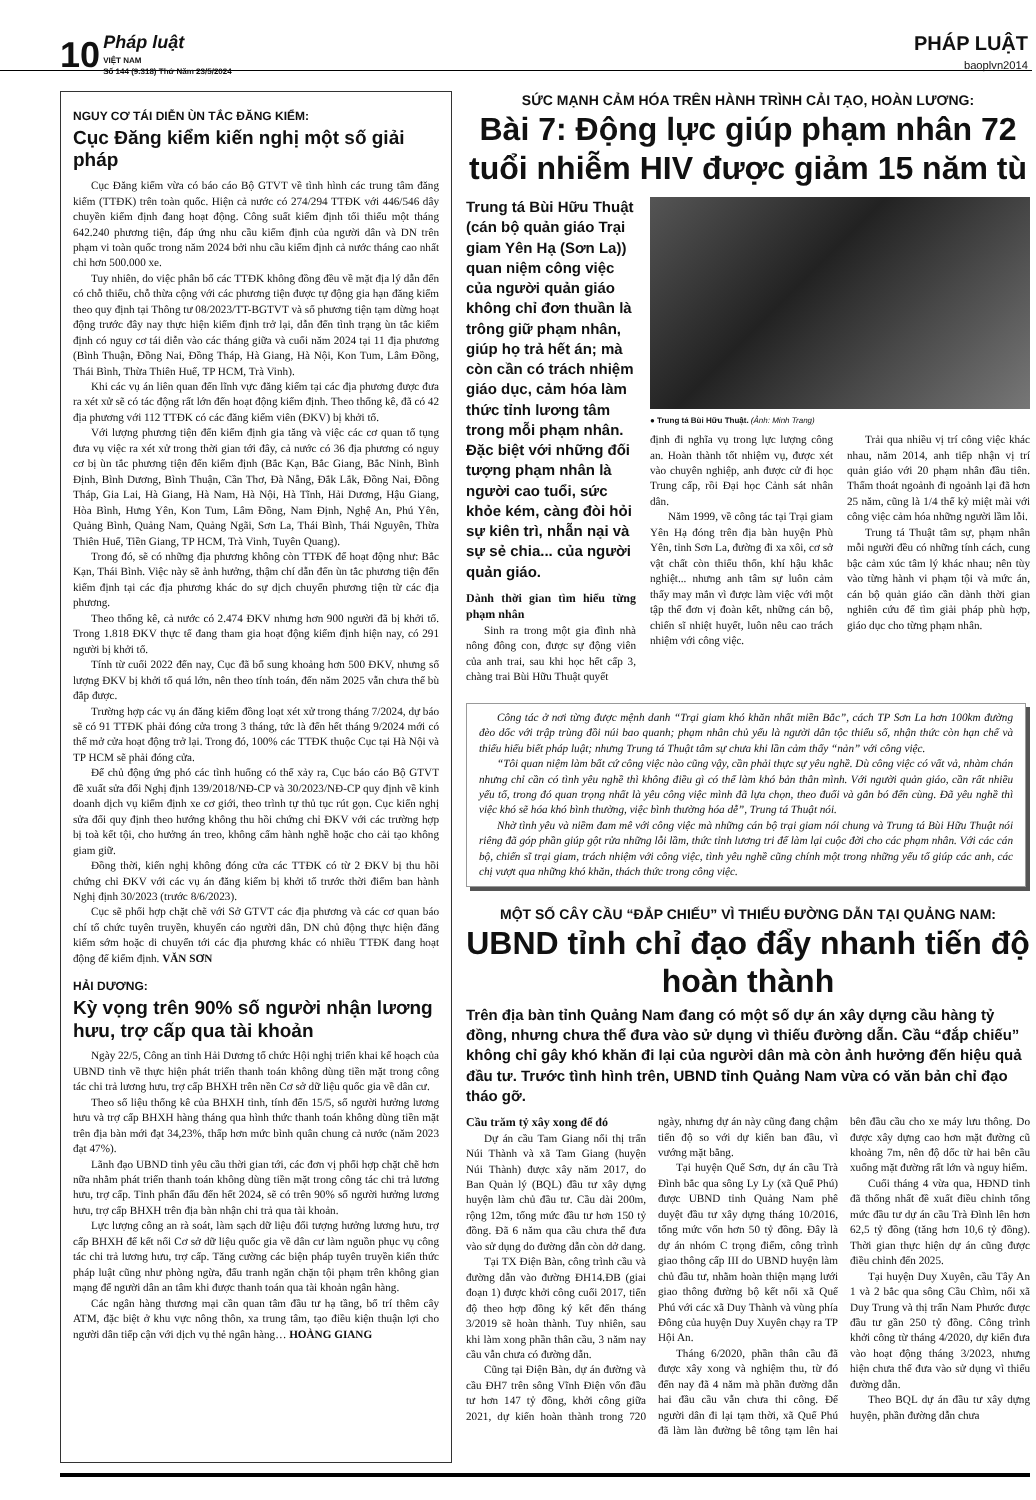10 Pháp luật VIỆT NAM Số 144 (9.318) Thứ Năm 23/5/2024
PHÁP LUẬT
baoplvn2014
NGUY CƠ TÁI DIỄN ÙN TẮC ĐĂNG KIỂM:
Cục Đăng kiểm kiến nghị một số giải pháp
Cục Đăng kiểm vừa có báo cáo Bộ GTVT về tình hình các trung tâm đăng kiểm (TTĐK) trên toàn quốc. Hiện cả nước có 274/294 TTĐK với 446/546 dây chuyền kiểm định đang hoạt động. Công suất kiểm định tối thiểu một tháng 642.240 phương tiện, đáp ứng nhu cầu kiểm định của người dân và DN trên phạm vi toàn quốc trong năm 2024 bởi nhu cầu kiểm định cả nước tháng cao nhất chỉ hơn 500.000 xe.
Tuy nhiên, do việc phân bố các TTĐK không đồng đều về mặt địa lý dẫn đến có chỗ thiếu, chỗ thừa cộng với các phương tiện được tự động gia hạn đăng kiểm theo quy định tại Thông tư 08/2023/TT-BGTVT và số phương tiện tạm dừng hoạt động trước đây nay thực hiện kiểm định trở lại, dẫn đến tình trạng ùn tắc kiểm định có nguy cơ tái diễn vào các tháng giữa và cuối năm 2024 tại 11 địa phương (Bình Thuận, Đồng Nai, Đồng Tháp, Hà Giang, Hà Nội, Kon Tum, Lâm Đồng, Thái Bình, Thừa Thiên Huế, TP HCM, Trà Vinh).
Khi các vụ án liên quan đến lĩnh vực đăng kiểm tại các địa phương được đưa ra xét xử sẽ có tác động rất lớn đến hoạt động kiểm định. Theo thống kê, đã có 42 địa phương với 112 TTĐK có các đăng kiểm viên (ĐKV) bị khởi tố.
Với lượng phương tiện đến kiểm định gia tăng và việc các cơ quan tố tụng đưa vụ việc ra xét xử trong thời gian tới đây, cả nước có 36 địa phương có nguy cơ bị ùn tắc phương tiện đến kiểm định (Bắc Kạn, Bắc Giang, Bắc Ninh, Bình Định, Bình Dương, Bình Thuận, Cần Thơ, Đà Nẵng, Đắk Lắk, Đồng Nai, Đồng Tháp, Gia Lai, Hà Giang, Hà Nam, Hà Nội, Hà Tĩnh, Hải Dương, Hậu Giang, Hòa Bình, Hưng Yên, Kon Tum, Lâm Đồng, Nam Định, Nghệ An, Phú Yên, Quảng Bình, Quảng Nam, Quảng Ngãi, Sơn La, Thái Bình, Thái Nguyên, Thừa Thiên Huế, Tiền Giang, TP HCM, Trà Vinh, Tuyên Quang).
Trong đó, sẽ có những địa phương không còn TTĐK để hoạt động như: Bắc Kạn, Thái Bình. Việc này sẽ ảnh hưởng, thậm chí dẫn đến ùn tắc phương tiện đến kiểm định tại các địa phương khác do sự dịch chuyển phương tiện từ các địa phương.
Theo thống kê, cả nước có 2.474 ĐKV nhưng hơn 900 người đã bị khởi tố. Trong 1.818 ĐKV thực tế đang tham gia hoạt động kiểm định hiện nay, có 291 người bị khởi tố.
Tính từ cuối 2022 đến nay, Cục đã bổ sung khoảng hơn 500 ĐKV, nhưng số lượng ĐKV bị khởi tố quá lớn, nên theo tính toán, đến năm 2025 vẫn chưa thể bù đắp được.
Trường hợp các vụ án đăng kiểm đồng loạt xét xử trong tháng 7/2024, dự báo sẽ có 91 TTĐK phải đóng cửa trong 3 tháng, tức là đến hết tháng 9/2024 mới có thể mở cửa hoạt động trở lại. Trong đó, 100% các TTĐK thuộc Cục tại Hà Nội và TP HCM sẽ phải đóng cửa.
Để chủ động ứng phó các tình huống có thể xảy ra, Cục báo cáo Bộ GTVT đề xuất sửa đổi Nghị định 139/2018/NĐ-CP và 30/2023/NĐ-CP quy định về kinh doanh dịch vụ kiểm định xe cơ giới, theo trình tự thủ tục rút gọn. Cục kiến nghị sửa đổi quy định theo hướng không thu hồi chứng chỉ ĐKV với các trường hợp bị toà kết tội, cho hưởng án treo, không cấm hành nghề hoặc cho cải tạo không giam giữ.
Đồng thời, kiến nghị không đóng cửa các TTĐK có từ 2 ĐKV bị thu hồi chứng chỉ ĐKV với các vụ án đăng kiểm bị khởi tố trước thời điểm ban hành Nghị định 30/2023 (trước 8/6/2023).
Cục sẽ phối hợp chặt chẽ với Sở GTVT các địa phương và các cơ quan báo chí tổ chức tuyên truyền, khuyến cáo người dân, DN chủ động thực hiện đăng kiểm sớm hoặc di chuyển tới các địa phương khác có nhiều TTĐK đang hoạt động để kiểm định. VĂN SƠN
HẢI DƯƠNG:
Kỳ vọng trên 90% số người nhận lương hưu, trợ cấp qua tài khoản
Ngày 22/5, Công an tỉnh Hải Dương tổ chức Hội nghị triển khai kế hoạch của UBND tỉnh về thực hiện phát triển thanh toán không dùng tiền mặt trong công tác chi trả lương hưu, trợ cấp BHXH trên nền Cơ sở dữ liệu quốc gia về dân cư.
Theo số liệu thống kê của BHXH tỉnh, tính đến 15/5, số người hưởng lương hưu và trợ cấp BHXH hàng tháng qua hình thức thanh toán không dùng tiền mặt trên địa bàn mới đạt 34,23%, thấp hơn mức bình quân chung cả nước (năm 2023 đạt 47%).
Lãnh đạo UBND tỉnh yêu cầu thời gian tới, các đơn vị phối hợp chặt chẽ hơn nữa nhằm phát triển thanh toán không dùng tiền mặt trong công tác chi trả lương hưu, trợ cấp. Tỉnh phấn đấu đến hết 2024, sẽ có trên 90% số người hưởng lương hưu, trợ cấp BHXH trên địa bàn nhận chi trả qua tài khoản.
Lực lượng công an rà soát, làm sạch dữ liệu đối tượng hưởng lương hưu, trợ cấp BHXH để kết nối Cơ sở dữ liệu quốc gia về dân cư làm nguồn phục vụ công tác chi trả lương hưu, trợ cấp. Tăng cường các biện pháp tuyên truyền kiến thức pháp luật cũng như phòng ngừa, đấu tranh ngăn chặn tội phạm trên không gian mạng để người dân an tâm khi được thanh toán qua tài khoản ngân hàng.
Các ngân hàng thương mại cần quan tâm đầu tư hạ tầng, bố trí thêm cây ATM, đặc biệt ở khu vực nông thôn, xa trung tâm, tạo điều kiện thuận lợi cho người dân tiếp cận với dịch vụ thẻ ngân hàng… HOÀNG GIANG
SỨC MẠNH CẢM HÓA TRÊN HÀNH TRÌNH CẢI TẠO, HOÀN LƯƠNG:
Bài 7: Động lực giúp phạm nhân 72 tuổi nhiễm HIV được giảm 15 năm tù
Trung tá Bùi Hữu Thuật (cán bộ quản giáo Trại giam Yên Hạ (Sơn La)) quan niệm công việc của người quản giáo không chỉ đơn thuần là trông giữ phạm nhân, giúp họ trả hết án; mà còn cần có trách nhiệm giáo dục, cảm hóa làm thức tỉnh lương tâm trong mỗi phạm nhân. Đặc biệt với những đối tượng phạm nhân là người cao tuổi, sức khỏe kém, càng đòi hỏi sự kiên trì, nhẫn nại và sự sẻ chia... của người quản giáo.
Dành thời gian tìm hiểu từng phạm nhân
Sinh ra trong một gia đình nhà nông đông con, được sự động viên của anh trai, sau khi học hết cấp 3, chàng trai Bùi Hữu Thuật quyết
● Trung tá Bùi Hữu Thuật. (Ảnh: Minh Trang)
định đi nghĩa vụ trong lực lượng công an. Hoàn thành tốt nhiệm vụ, được xét vào chuyên nghiệp, anh được cử đi học Trung cấp, rồi Đại học Cảnh sát nhân dân.
Năm 1999, về công tác tại Trại giam Yên Hạ đóng trên địa bàn huyện Phù Yên, tỉnh Sơn La, đường đi xa xôi, cơ sở vật chất còn thiếu thốn, khí hậu khắc nghiệt... nhưng anh tâm sự luôn cảm thấy may mắn vì được làm việc với một tập thể đơn vị đoàn kết, những cán bộ, chiến sĩ nhiệt huyết, luôn nêu cao trách nhiệm với công việc.
Trải qua nhiều vị trí công việc khác nhau, năm 2014, anh tiếp nhận vị trí quản giáo với 20 phạm nhân đầu tiên. Thấm thoát ngoảnh đi ngoảnh lại đã hơn 25 năm, cũng là 1/4 thế kỷ miệt mài với công việc cảm hóa những người lầm lỗi.
Trung tá Thuật tâm sự, phạm nhân mỗi người đều có những tính cách, cung bậc cảm xúc tâm lý khác nhau; nên tùy vào từng hành vi phạm tội và mức án, cán bộ quản giáo cần dành thời gian nghiên cứu để tìm giải pháp phù hợp, giáo dục cho từng phạm nhân.
Công tác ở nơi từng được mệnh danh “Trại giam khó khăn nhất miền Bắc”, cách TP Sơn La hơn 100km đường đèo dốc với trập trùng đồi núi bao quanh; phạm nhân chủ yếu là người dân tộc thiểu số, nhận thức còn hạn chế và thiếu hiểu biết pháp luật; nhưng Trung tá Thuật tâm sự chưa khi lần cảm thấy “nản” với công việc.
“Tôi quan niệm làm bất cứ công việc nào cũng vậy, cần phải thực sự yêu nghề. Dù công việc có vất vả, nhàm chán nhưng chỉ cần có tình yêu nghề thì không điều gì có thể làm khó bản thân mình. Với người quản giáo, cần rất nhiều yếu tố, trong đó quan trọng nhất là yêu công việc mình đã lựa chọn, theo đuổi và gắn bó đến cùng. Đã yêu nghề thì việc khó sẽ hóa khó bình thường, việc bình thường hóa dễ”, Trung tá Thuật nói.
Nhờ tình yêu và niềm đam mê với công việc mà những cán bộ trại giam nói chung và Trung tá Bùi Hữu Thuật nói riêng đã góp phần giúp gột rửa những lỗi lầm, thức tỉnh lương tri để làm lại cuộc đời cho các phạm nhân. Với các cán bộ, chiến sĩ trại giam, trách nhiệm với công việc, tình yêu nghề cũng chính một trong những yếu tố giúp các anh, các chị vượt qua những khó khăn, thách thức trong công việc.
MỘT SỐ CÂY CẦU “ĐẮP CHIẾU” VÌ THIẾU ĐƯỜNG DẪN TẠI QUẢNG NAM:
UBND tỉnh chỉ đạo đẩy nhanh tiến độ hoàn thành
Trên địa bàn tỉnh Quảng Nam đang có một số dự án xây dựng cầu hàng tỷ đồng, nhưng chưa thể đưa vào sử dụng vì thiếu đường dẫn. Cầu “đắp chiếu” không chỉ gây khó khăn đi lại của người dân mà còn ảnh hưởng đến hiệu quả đầu tư. Trước tình hình trên, UBND tỉnh Quảng Nam vừa có văn bản chỉ đạo tháo gỡ.
Cầu trăm tỷ xây xong để đó
Dự án cầu Tam Giang nối thị trấn Núi Thành và xã Tam Giang (huyện Núi Thành) được xây năm 2017, do Ban Quản lý (BQL) đầu tư xây dựng huyện làm chủ đầu tư. Cầu dài 200m, rộng 12m, tổng mức đầu tư hơn 150 tỷ đồng. Đã 6 năm qua cầu chưa thể đưa vào sử dụng do đường dẫn còn dở dang.
Tại TX Điện Bàn, công trình cầu và đường dẫn vào đường ĐH14.ĐB (giai đoạn 1) được khởi công cuối 2017, tiến độ theo hợp đồng ký kết đến tháng 3/2019 sẽ hoàn thành. Tuy nhiên, sau khi làm xong phần thân cầu, 3 năm nay cầu vẫn chưa có đường dẫn.
Cũng tại Điện Bàn, dự án đường và cầu ĐH7 trên sông Vĩnh Điện vốn đầu tư hơn 147 tỷ đồng, khởi công giữa 2021, dự kiến hoàn thành trong 720 ngày, nhưng dự án này cũng đang chậm tiến độ so với dự kiến ban đầu, vì vướng mặt bằng.
Tại huyện Quế Sơn, dự án cầu Trà Đình bắc qua sông Ly Ly (xã Quế Phú) được UBND tỉnh Quảng Nam phê duyệt đầu tư xây dựng tháng 10/2016, tổng mức vốn hơn 50 tỷ đồng. Đây là dự án nhóm C trọng điểm, công trình giao thông cấp III do UBND huyện làm chủ đầu tư, nhằm hoàn thiện mạng lưới giao thông đường bộ kết nối xã Quế Phú với các xã Duy Thành và vùng phía Đông của huyện Duy Xuyên chạy ra TP Hội An.
Tháng 6/2020, phần thân cầu đã được xây xong và nghiệm thu, từ đó đến nay đã 4 năm mà phần đường dẫn hai đầu cầu vẫn chưa thi công. Để người dân đi lại tạm thời, xã Quế Phú đã làm làn đường bê tông tạm lên hai bên đầu cầu cho xe máy lưu thông. Do được xây dựng cao hơn mặt đường cũ khoảng 7m, nên độ dốc từ hai bên cầu xuống mặt đường rất lớn và nguy hiểm.
Cuối tháng 4 vừa qua, HĐND tỉnh đã thống nhất đề xuất điều chỉnh tổng mức đầu tư dự án cầu Trà Đình lên hơn 62,5 tỷ đồng (tăng hơn 10,6 tỷ đồng). Thời gian thực hiện dự án cũng được điều chỉnh đến 2025.
Tại huyện Duy Xuyên, cầu Tây An 1 và 2 bắc qua sông Cầu Chìm, nối xã Duy Trung và thị trấn Nam Phước được đầu tư gần 250 tỷ đồng. Công trình khởi công từ tháng 4/2020, dự kiến đưa vào hoạt động tháng 3/2023, nhưng hiện chưa thể đưa vào sử dụng vì thiếu đường dẫn.
Theo BQL dự án đầu tư xây dựng huyện, phần đường dẫn chưa